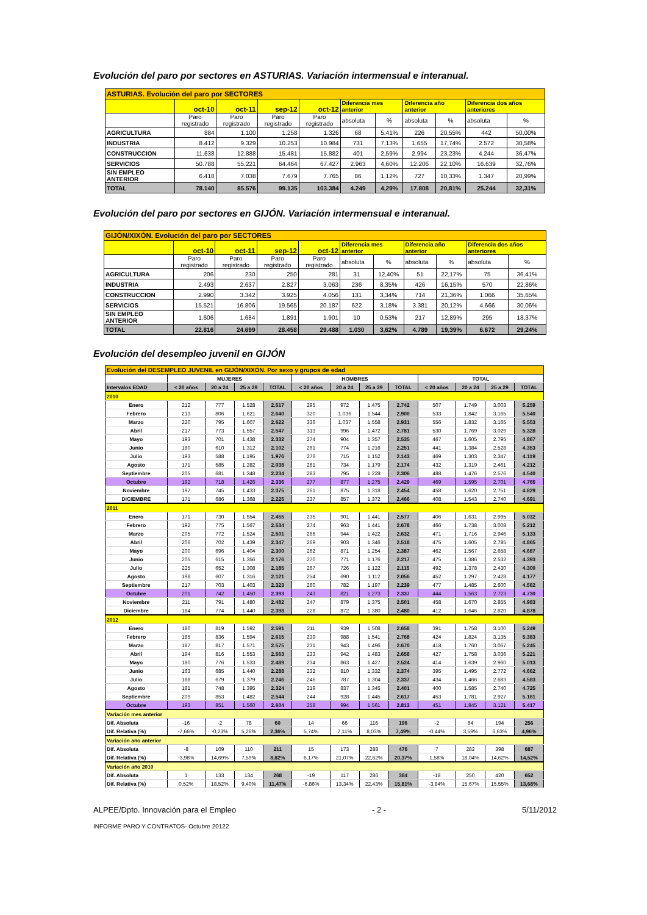Evolución del paro por sectores en ASTURIAS. Variación intermensual e interanual.
| ASTURIAS. Evolución del paro por SECTORES | | | | | | | | | | |
| --- | --- | --- | --- | --- | --- | --- | --- | --- | --- | --- |
| | oct-10 | oct-11 | sep-12 | oct-12 | Diferencia mes anterior | | Diferencia año anterior | | Diferencia dos años anteriores | |
| | Paro registrado | Paro registrado | Paro registrado | Paro registrado | absoluta | % | absoluta | % | absoluta | % |
| AGRICULTURA | 884 | 1.100 | 1.258 | 1.326 | 68 | 5,41% | 226 | 20,55% | 442 | 50,00% |
| INDUSTRIA | 8.412 | 9.329 | 10.253 | 10.984 | 731 | 7,13% | 1.655 | 17,74% | 2.572 | 30,58% |
| CONSTRUCCION | 11.638 | 12.888 | 15.481 | 15.882 | 401 | 2,59% | 2.994 | 23,23% | 4.244 | 36,47% |
| SERVICIOS | 50.788 | 55.221 | 64.464 | 67.427 | 2.963 | 4,60% | 12.206 | 22,10% | 16.639 | 32,76% |
| SIN EMPLEO ANTERIOR | 6.418 | 7.038 | 7.679 | 7.765 | 86 | 1,12% | 727 | 10,33% | 1.347 | 20,99% |
| TOTAL | 78.140 | 85.576 | 99.135 | 103.384 | 4.249 | 4,29% | 17.808 | 20,81% | 25.244 | 32,31% |
Evolución del paro por sectores en GIJÓN. Variación intermensual e interanual.
| GIJÓN/XIXÓN. Evolución del paro por SECTORES | | | | | | | | | | |
| --- | --- | --- | --- | --- | --- | --- | --- | --- | --- | --- |
| | oct-10 | oct-11 | sep-12 | oct-12 | Diferencia mes anterior | | Diferencia año anterior | | Diferencia dos años anteriores | |
| | Paro registrado | Paro registrado | Paro registrado | Paro registrado | absoluta | % | absoluta | % | absoluta | % |
| AGRICULTURA | 206 | 230 | 250 | 281 | 31 | 12,40% | 51 | 22,17% | 75 | 36,41% |
| INDUSTRIA | 2.493 | 2.637 | 2.827 | 3.063 | 236 | 8,35% | 426 | 16,15% | 570 | 22,86% |
| CONSTRUCCION | 2.990 | 3.342 | 3.925 | 4.056 | 131 | 3,34% | 714 | 21,36% | 1.066 | 35,65% |
| SERVICIOS | 15.521 | 16.806 | 19.565 | 20.187 | 622 | 3,18% | 3.381 | 20,12% | 4.666 | 30,06% |
| SIN EMPLEO ANTERIOR | 1.606 | 1.684 | 1.891 | 1.901 | 10 | 0,53% | 217 | 12,89% | 295 | 18,37% |
| TOTAL | 22.816 | 24.699 | 28.458 | 29.488 | 1.030 | 3,62% | 4.789 | 19,39% | 6.672 | 29,24% |
Evolución del desempleo juvenil en GIJÓN
| Evolución del DESEMPLEO JUVENIL en GIJÓN/XIXÓN. Por sexo y grupos de edad | | | | | | | | | | | | |
| | MUJERES | | | | HOMBRES | | | | TOTAL | | | |
| Intervalos EDAD | < 20 años | 20 a 24 | 25 a 29 | TOTAL | < 20 años | 20 a 24 | 25 a 29 | TOTAL | < 20 años | 20 a 24 | 25 a 29 | TOTAL |
| 2010 | | | | | | | | | | | | |
| Enero | 212 | 777 | 1.528 | 2.517 | 295 | 972 | 1.475 | 2.742 | 507 | 1.749 | 3.003 | 5.259 |
| Febrero | 213 | 806 | 1.621 | 2.640 | 320 | 1.036 | 1.544 | 2.900 | 533 | 1.842 | 3.165 | 5.540 |
| Marzo | 220 | 795 | 1.607 | 2.622 | 336 | 1.037 | 1.558 | 2.931 | 556 | 1.832 | 3.165 | 5.553 |
| Abril | 217 | 773 | 1.557 | 2.547 | 313 | 996 | 1.472 | 2.781 | 530 | 1.769 | 3.029 | 5.328 |
| Mayo | 193 | 701 | 1.438 | 2.332 | 274 | 904 | 1.357 | 2.535 | 467 | 1.605 | 2.795 | 4.867 |
| Junio | 180 | 610 | 1.312 | 2.102 | 261 | 774 | 1.216 | 2.251 | 441 | 1.384 | 2.528 | 4.353 |
| Julio | 193 | 588 | 1.195 | 1.976 | 276 | 715 | 1.152 | 2.143 | 469 | 1.303 | 2.347 | 4.119 |
| Agosto | 171 | 585 | 1.282 | 2.038 | 261 | 734 | 1.179 | 2.174 | 432 | 1.319 | 2.461 | 4.212 |
| Septiembre | 205 | 681 | 1.348 | 2.234 | 283 | 795 | 1.228 | 2.306 | 488 | 1.476 | 2.576 | 4.540 |
| Octubre | 192 | 718 | 1.426 | 2.336 | 277 | 877 | 1.275 | 2.429 | 469 | 1.595 | 2.701 | 4.765 |
| Noviembre | 197 | 745 | 1.433 | 2.375 | 261 | 875 | 1.318 | 2.454 | 458 | 1.620 | 2.751 | 4.829 |
| DICIEMBRE | 171 | 686 | 1.368 | 2.225 | 237 | 857 | 1.372 | 2.466 | 408 | 1.543 | 2.740 | 4.691 |
| 2011 | | | | | | | | | | | | |
| Enero | 171 | 730 | 1.554 | 2.455 | 235 | 901 | 1.441 | 2.577 | 406 | 1.631 | 2.995 | 5.032 |
| Febrero | 192 | 775 | 1.567 | 2.534 | 274 | 963 | 1.441 | 2.678 | 466 | 1.738 | 3.008 | 5.212 |
| Marzo | 205 | 772 | 1.524 | 2.501 | 266 | 944 | 1.422 | 2.632 | 471 | 1.716 | 2.946 | 5.133 |
| Abril | 206 | 702 | 1.439 | 2.347 | 269 | 903 | 1.346 | 2.518 | 475 | 1.605 | 2.785 | 4.865 |
| Mayo | 200 | 696 | 1.404 | 2.300 | 262 | 871 | 1.254 | 2.387 | 462 | 1.567 | 2.658 | 4.687 |
| Junio | 205 | 615 | 1.356 | 2.176 | 270 | 771 | 1.176 | 2.217 | 475 | 1.386 | 2.532 | 4.393 |
| Julio | 225 | 652 | 1.308 | 2.185 | 267 | 726 | 1.122 | 2.115 | 492 | 1.378 | 2.430 | 4.300 |
| Agosto | 198 | 607 | 1.316 | 2.121 | 254 | 690 | 1.112 | 2.056 | 452 | 1.297 | 2.428 | 4.177 |
| Septiembre | 217 | 703 | 1.403 | 2.323 | 260 | 782 | 1.197 | 2.239 | 477 | 1.485 | 2.600 | 4.562 |
| Octubre | 201 | 742 | 1.450 | 2.393 | 243 | 821 | 1.273 | 2.337 | 444 | 1.563 | 2.723 | 4.730 |
| Noviembre | 211 | 791 | 1.480 | 2.482 | 247 | 879 | 1.375 | 2.501 | 458 | 1.670 | 2.855 | 4.983 |
| Diciembre | 184 | 774 | 1.440 | 2.398 | 228 | 872 | 1.380 | 2.480 | 412 | 1.646 | 2.820 | 4.878 |
| 2012 | | | | | | | | | | | | |
| Enero | 180 | 819 | 1.592 | 2.591 | 211 | 939 | 1.508 | 2.658 | 391 | 1.758 | 3.100 | 5.249 |
| Febrero | 185 | 836 | 1.594 | 2.615 | 239 | 988 | 1.541 | 2.768 | 424 | 1.824 | 3.135 | 5.383 |
| Marzo | 187 | 817 | 1.571 | 2.575 | 231 | 943 | 1.496 | 2.670 | 418 | 1.760 | 3.067 | 5.245 |
| Abril | 194 | 816 | 1.553 | 2.563 | 233 | 942 | 1.483 | 2.658 | 427 | 1.758 | 3.036 | 5.221 |
| Mayo | 180 | 776 | 1.533 | 2.489 | 234 | 863 | 1.427 | 2.524 | 414 | 1.639 | 2.960 | 5.013 |
| Junio | 163 | 685 | 1.440 | 2.288 | 232 | 810 | 1.332 | 2.374 | 395 | 1.495 | 2.772 | 4.662 |
| Julio | 188 | 679 | 1.379 | 2.246 | 246 | 787 | 1.304 | 2.337 | 434 | 1.466 | 2.683 | 4.583 |
| Agosto | 181 | 748 | 1.395 | 2.324 | 219 | 837 | 1.345 | 2.401 | 400 | 1.585 | 2.740 | 4.725 |
| Septiembre | 209 | 853 | 1.482 | 2.544 | 244 | 928 | 1.445 | 2.617 | 453 | 1.781 | 2.927 | 5.161 |
| Octubre | 193 | 851 | 1.560 | 2.604 | 258 | 994 | 1.561 | 2.813 | 451 | 1.845 | 3.121 | 5.417 |
| Variación mes anterior | | | | | | | | | | | | |
| Dif. Absoluta | -16 | -2 | 78 | 60 | 14 | 66 | 116 | 196 | -2 | 64 | 194 | 256 |
| Dif. Relativa (%) | -7,66% | -0,23% | 5,26% | 2,36% | 5,74% | 7,11% | 8,03% | 7,49% | -0,44% | 3,59% | 6,63% | 4,96% |
| Variación año anterior | | | | | | | | | | | | |
| Dif. Absoluta | -8 | 109 | 110 | 211 | 15 | 173 | 288 | 476 | 7 | 282 | 398 | 687 |
| Dif. Relativa (%) | -3,98% | 14,69% | 7,59% | 8,82% | 6,17% | 21,07% | 22,62% | 20,37% | 1,58% | 18,04% | 14,62% | 14,52% |
| Variación año 2010 | | | | | | | | | | | | |
| Dif. Absoluta | 1 | 133 | 134 | 268 | -19 | 117 | 286 | 384 | -18 | 250 | 420 | 652 |
| Dif. Relativa (%) | 0,52% | 18,52% | 9,40% | 11,47% | -6,86% | 13,34% | 22,43% | 15,81% | -3,84% | 15,67% | 15,55% | 13,68% |
ALPEE/Dpto. Innovación para el Empleo - 2 - 5/11/2012
INFORME PARO Y CONTRATOS- Octubre 20122